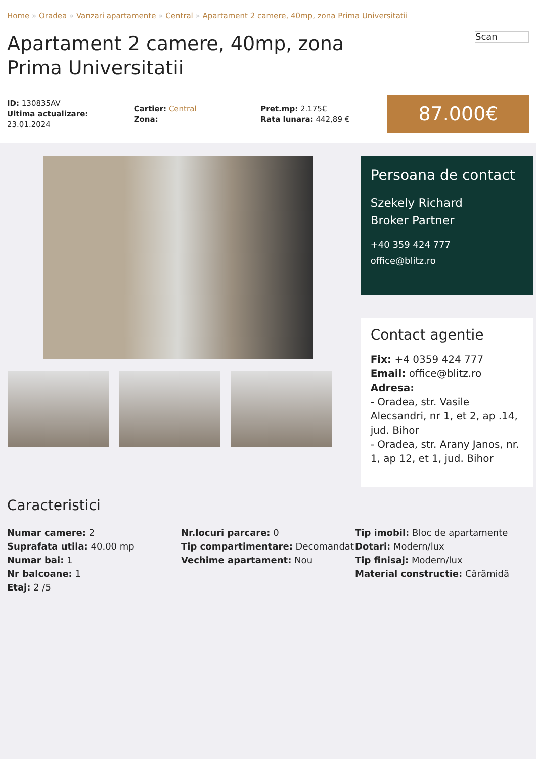Home » Oradea » Vanzari apartamente » Central » Apartament 2 camere, 40mp, zona Prima Universitatii
Apartament 2 camere, 40mp, zona Prima Universitatii
Scan
ID: 130835AV
Ultima actualizare: 23.01.2024
Cartier: Central
Zona:
Pret.mp: 2.175€
Rata lunara: 442,89 €
87.000€
Persoana de contact
Szekely Richard
Broker Partner
+40 359 424 777
office@blitz.ro
Contact agentie
Fix: +4 0359 424 777
Email: office@blitz.ro
Adresa:
- Oradea, str. Vasile Alecsandri, nr 1, et 2, ap .14, jud. Bihor
- Oradea, str. Arany Janos, nr. 1, ap 12, et 1, jud. Bihor
Caracteristici
Numar camere: 2
Suprafata utila: 40.00 mp
Numar bai: 1
Nr balcoane: 1
Etaj: 2 /5
Nr.locuri parcare: 0
Tip compartimentare: Decomandat
Vechime apartament: Nou
Tip imobil: Bloc de apartamente
Dotari: Modern/lux
Tip finisaj: Modern/lux
Material constructie: Cărămidă